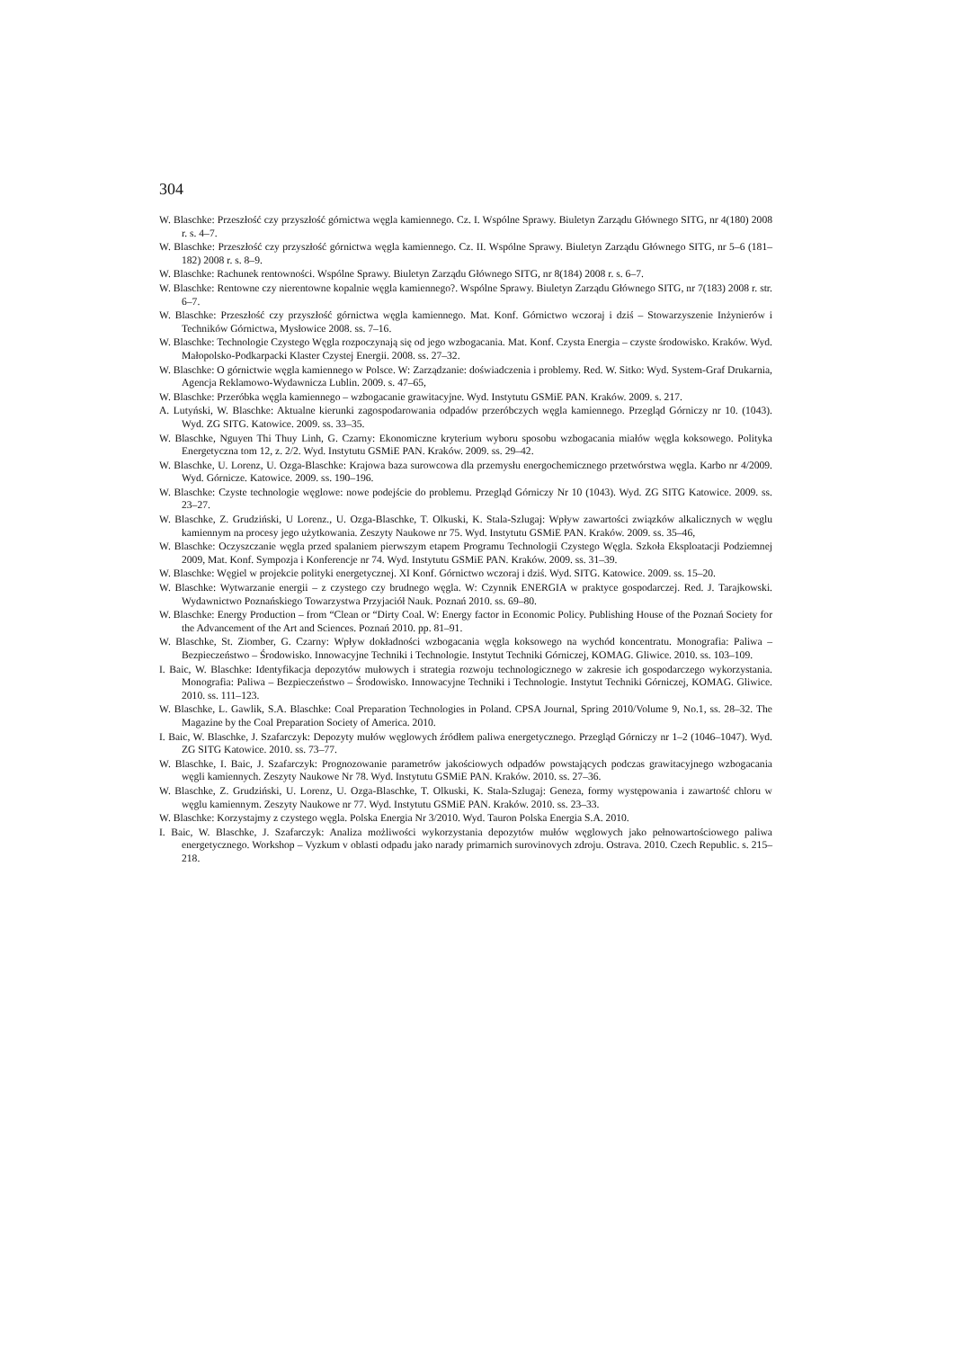304
W. Blaschke: Przeszłość czy przyszłość górnictwa węgla kamiennego. Cz. I. Wspólne Sprawy. Biuletyn Zarządu Głównego SITG, nr 4(180) 2008 r. s. 4–7.
W. Blaschke: Przeszłość czy przyszłość górnictwa węgla kamiennego. Cz. II. Wspólne Sprawy. Biuletyn Zarządu Głównego SITG, nr 5–6 (181–182) 2008 r. s. 8–9.
W. Blaschke: Rachunek rentowności. Wspólne Sprawy. Biuletyn Zarządu Głównego SITG, nr 8(184) 2008 r. s. 6–7.
W. Blaschke: Rentowne czy nierentowne kopalnie węgla kamiennego?. Wspólne Sprawy. Biuletyn Zarządu Głównego SITG, nr 7(183) 2008 r. str. 6–7.
W. Blaschke: Przeszłość czy przyszłość górnictwa węgla kamiennego. Mat. Konf. Górnictwo wczoraj i dziś – Stowarzyszenie Inżynierów i Techników Górnictwa, Mysłowice 2008. ss. 7–16.
W. Blaschke: Technologie Czystego Węgla rozpoczynają się od jego wzbogacania. Mat. Konf. Czysta Energia – czyste środowisko. Kraków. Wyd. Małopolsko-Podkarpacki Klaster Czystej Energii. 2008. ss. 27–32.
W. Blaschke: O górnictwie węgla kamiennego w Polsce. W: Zarządzanie: doświadczenia i problemy. Red. W. Sitko: Wyd. System-Graf Drukarnia, Agencja Reklamowo-Wydawnicza Lublin. 2009. s. 47–65,
W. Blaschke: Przeróbka węgla kamiennego – wzbogacanie grawitacyjne. Wyd. Instytutu GSMiE PAN. Kraków. 2009. s. 217.
A. Lutyński, W. Blaschke: Aktualne kierunki zagospodarowania odpadów przeróbczych węgla kamiennego. Przegląd Górniczy nr 10. (1043). Wyd. ZG SITG. Katowice. 2009. ss. 33–35.
W. Blaschke, Nguyen Thi Thuy Linh, G. Czarny: Ekonomiczne kryterium wyboru sposobu wzbogacania miałów węgla koksowego. Polityka Energetyczna tom 12, z. 2/2. Wyd. Instytutu GSMiE PAN. Kraków. 2009. ss. 29–42.
W. Blaschke, U. Lorenz, U. Ozga-Blaschke: Krajowa baza surowcowa dla przemysłu energochemicznego przetwórstwa węgla. Karbo nr 4/2009. Wyd. Górnicze. Katowice. 2009. ss. 190–196.
W. Blaschke: Czyste technologie węglowe: nowe podejście do problemu. Przegląd Górniczy Nr 10 (1043). Wyd. ZG SITG Katowice. 2009. ss. 23–27.
W. Blaschke, Z. Grudziński, U Lorenz., U. Ozga-Blaschke, T. Olkuski, K. Stala-Szlugaj: Wpływ zawartości związków alkalicznych w węglu kamiennym na procesy jego użytkowania. Zeszyty Naukowe nr 75. Wyd. Instytutu GSMiE PAN. Kraków. 2009. ss. 35–46,
W. Blaschke: Oczyszczanie węgla przed spalaniem pierwszym etapem Programu Technologii Czystego Węgla. Szkoła Eksploatacji Podziemnej 2009, Mat. Konf. Sympozja i Konferencje nr 74. Wyd. Instytutu GSMiE PAN. Kraków. 2009. ss. 31–39.
W. Blaschke: Węgiel w projekcie polityki energetycznej. XI Konf. Górnictwo wczoraj i dziś. Wyd. SITG. Katowice. 2009. ss. 15–20.
W. Blaschke: Wytwarzanie energii – z czystego czy brudnego węgla. W: Czynnik ENERGIA w praktyce gospodarczej. Red. J. Tarajkowski. Wydawnictwo Poznańskiego Towarzystwa Przyjaciół Nauk. Poznań 2010. ss. 69–80.
W. Blaschke: Energy Production – from “Clean or “Dirty Coal. W: Energy factor in Economic Policy. Publishing House of the Poznań Society for the Advancement of the Art and Sciences. Poznań 2010. pp. 81–91.
W. Blaschke, St. Ziomber, G. Czarny: Wpływ dokładności wzbogacania węgla koksowego na wychód koncentratu. Monografia: Paliwa – Bezpieczeństwo – Środowisko. Innowacyjne Techniki i Technologie. Instytut Techniki Górniczej, KOMAG. Gliwice. 2010. ss. 103–109.
I. Baic, W. Blaschke: Identyfikacja depozytów mułowych i strategia rozwoju technologicznego w zakresie ich gospodarczego wykorzystania. Monografia: Paliwa – Bezpieczeństwo – Środowisko. Innowacyjne Techniki i Technologie. Instytut Techniki Górniczej, KOMAG. Gliwice. 2010. ss. 111–123.
W. Blaschke, L. Gawlik, S.A. Blaschke: Coal Preparation Technologies in Poland. CPSA Journal, Spring 2010/Volume 9, No.1, ss. 28–32. The Magazine by the Coal Preparation Society of America. 2010.
I. Baic, W. Blaschke, J. Szafarczyk: Depozyty mułów węglowych źródłem paliwa energetycznego. Przegląd Górniczy nr 1–2 (1046–1047). Wyd. ZG SITG Katowice. 2010. ss. 73–77.
W. Blaschke, I. Baic, J. Szafarczyk: Prognozowanie parametrów jakościowych odpadów powstających podczas grawitacyjnego wzbogacania węgli kamiennych. Zeszyty Naukowe Nr 78. Wyd. Instytutu GSMiE PAN. Kraków. 2010. ss. 27–36.
W. Blaschke, Z. Grudziński, U. Lorenz, U. Ozga-Blaschke, T. Olkuski, K. Stala-Szlugaj: Geneza, formy występowania i zawartość chloru w węglu kamiennym. Zeszyty Naukowe nr 77. Wyd. Instytutu GSMiE PAN. Kraków. 2010. ss. 23–33.
W. Blaschke: Korzystajmy z czystego węgla. Polska Energia Nr 3/2010. Wyd. Tauron Polska Energia S.A. 2010.
I. Baic, W. Blaschke, J. Szafarczyk: Analiza możliwości wykorzystania depozytów mułów węglowych jako pełnowartościowego paliwa energetycznego. Workshop – Vyzkum v oblasti odpadu jako narady primarnich surovinovych zdroju. Ostrava. 2010. Czech Republic. s. 215–218.